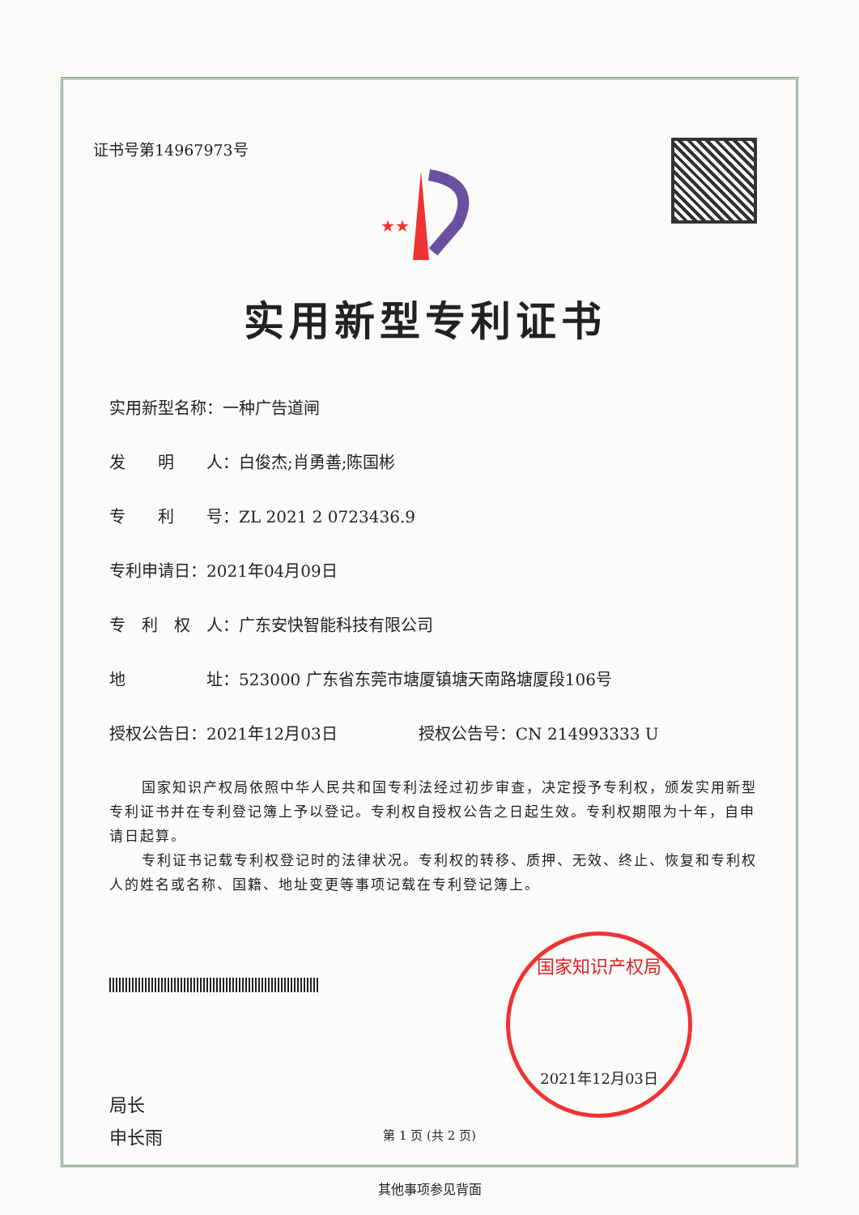证书号第14967973号
★★
实用新型专利证书
实用新型名称：一种广告道闸
发　　明　　人：白俊杰;肖勇善;陈国彬
专　　利　　号：ZL 2021 2 0723436.9
专利申请日：2021年04月09日
专　利　权　人：广东安快智能科技有限公司
地　　　　　址：523000 广东省东莞市塘厦镇塘天南路塘厦段106号
授权公告日：2021年12月03日　　　　　授权公告号：CN 214993333 U
国家知识产权局依照中华人民共和国专利法经过初步审查，决定授予专利权，颁发实用新型专利证书并在专利登记簿上予以登记。专利权自授权公告之日起生效。专利权期限为十年，自申请日起算。
专利证书记载专利权登记时的法律状况。专利权的转移、质押、无效、终止、恢复和专利权人的姓名或名称、国籍、地址变更等事项记载在专利登记簿上。
局长
申长雨
国家知识产权局
2021年12月03日
第 1 页 (共 2 页)
其他事项参见背面